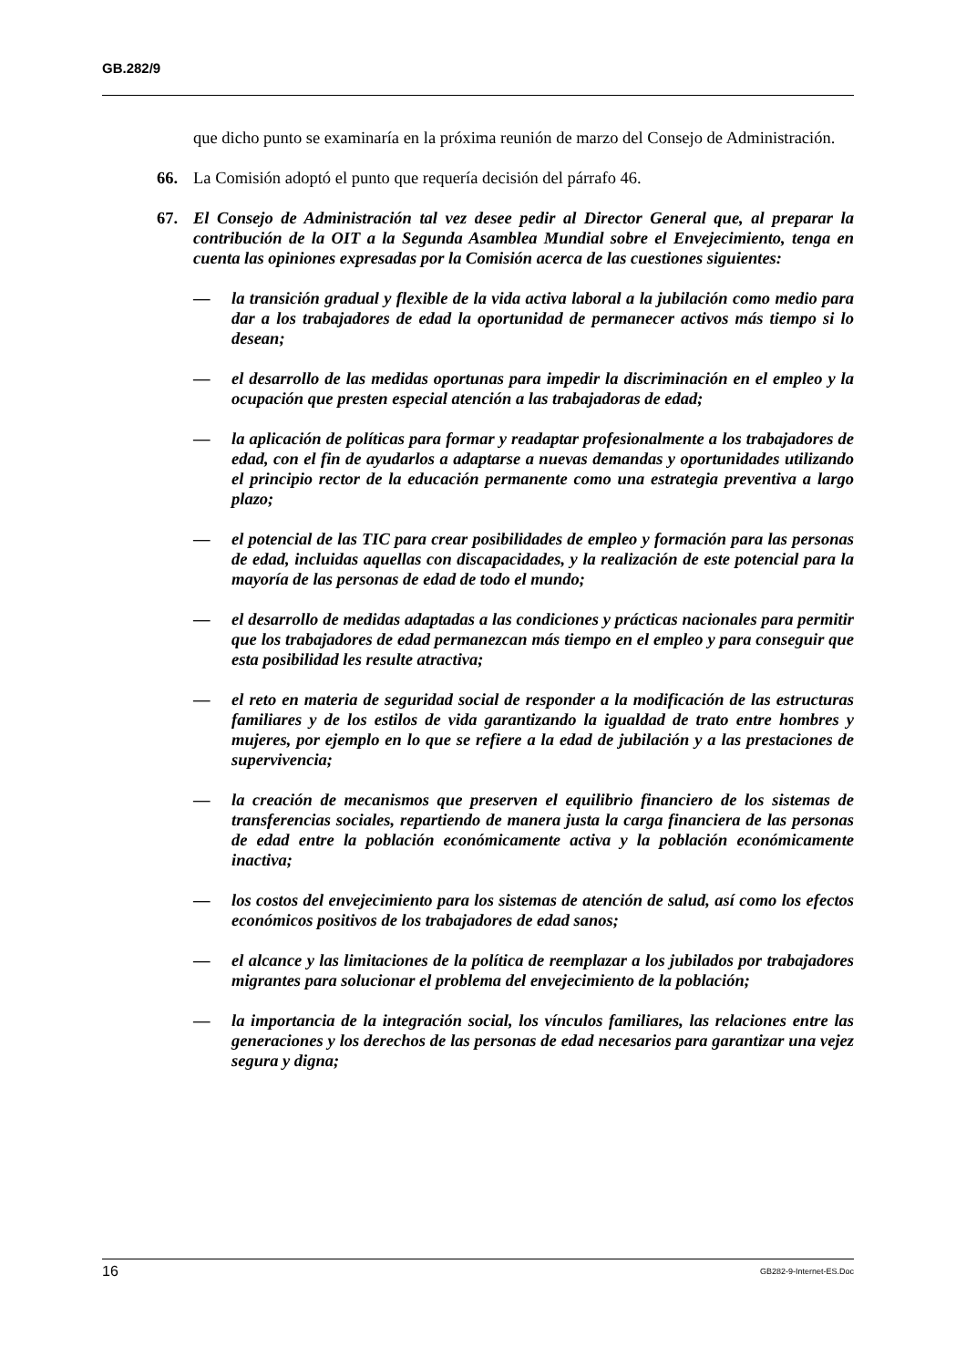GB.282/9
que dicho punto se examinaría en la próxima reunión de marzo del Consejo de Administración.
66. La Comisión adoptó el punto que requería decisión del párrafo 46.
67. El Consejo de Administración tal vez desee pedir al Director General que, al preparar la contribución de la OIT a la Segunda Asamblea Mundial sobre el Envejecimiento, tenga en cuenta las opiniones expresadas por la Comisión acerca de las cuestiones siguientes:
— la transición gradual y flexible de la vida activa laboral a la jubilación como medio para dar a los trabajadores de edad la oportunidad de permanecer activos más tiempo si lo desean;
— el desarrollo de las medidas oportunas para impedir la discriminación en el empleo y la ocupación que presten especial atención a las trabajadoras de edad;
— la aplicación de políticas para formar y readaptar profesionalmente a los trabajadores de edad, con el fin de ayudarlos a adaptarse a nuevas demandas y oportunidades utilizando el principio rector de la educación permanente como una estrategia preventiva a largo plazo;
— el potencial de las TIC para crear posibilidades de empleo y formación para las personas de edad, incluidas aquellas con discapacidades, y la realización de este potencial para la mayoría de las personas de edad de todo el mundo;
— el desarrollo de medidas adaptadas a las condiciones y prácticas nacionales para permitir que los trabajadores de edad permanezcan más tiempo en el empleo y para conseguir que esta posibilidad les resulte atractiva;
— el reto en materia de seguridad social de responder a la modificación de las estructuras familiares y de los estilos de vida garantizando la igualdad de trato entre hombres y mujeres, por ejemplo en lo que se refiere a la edad de jubilación y a las prestaciones de supervivencia;
— la creación de mecanismos que preserven el equilibrio financiero de los sistemas de transferencias sociales, repartiendo de manera justa la carga financiera de las personas de edad entre la población económicamente activa y la población económicamente inactiva;
— los costos del envejecimiento para los sistemas de atención de salud, así como los efectos económicos positivos de los trabajadores de edad sanos;
— el alcance y las limitaciones de la política de reemplazar a los jubilados por trabajadores migrantes para solucionar el problema del envejecimiento de la población;
— la importancia de la integración social, los vínculos familiares, las relaciones entre las generaciones y los derechos de las personas de edad necesarios para garantizar una vejez segura y digna;
16 GB282-9-Internet-ES.Doc